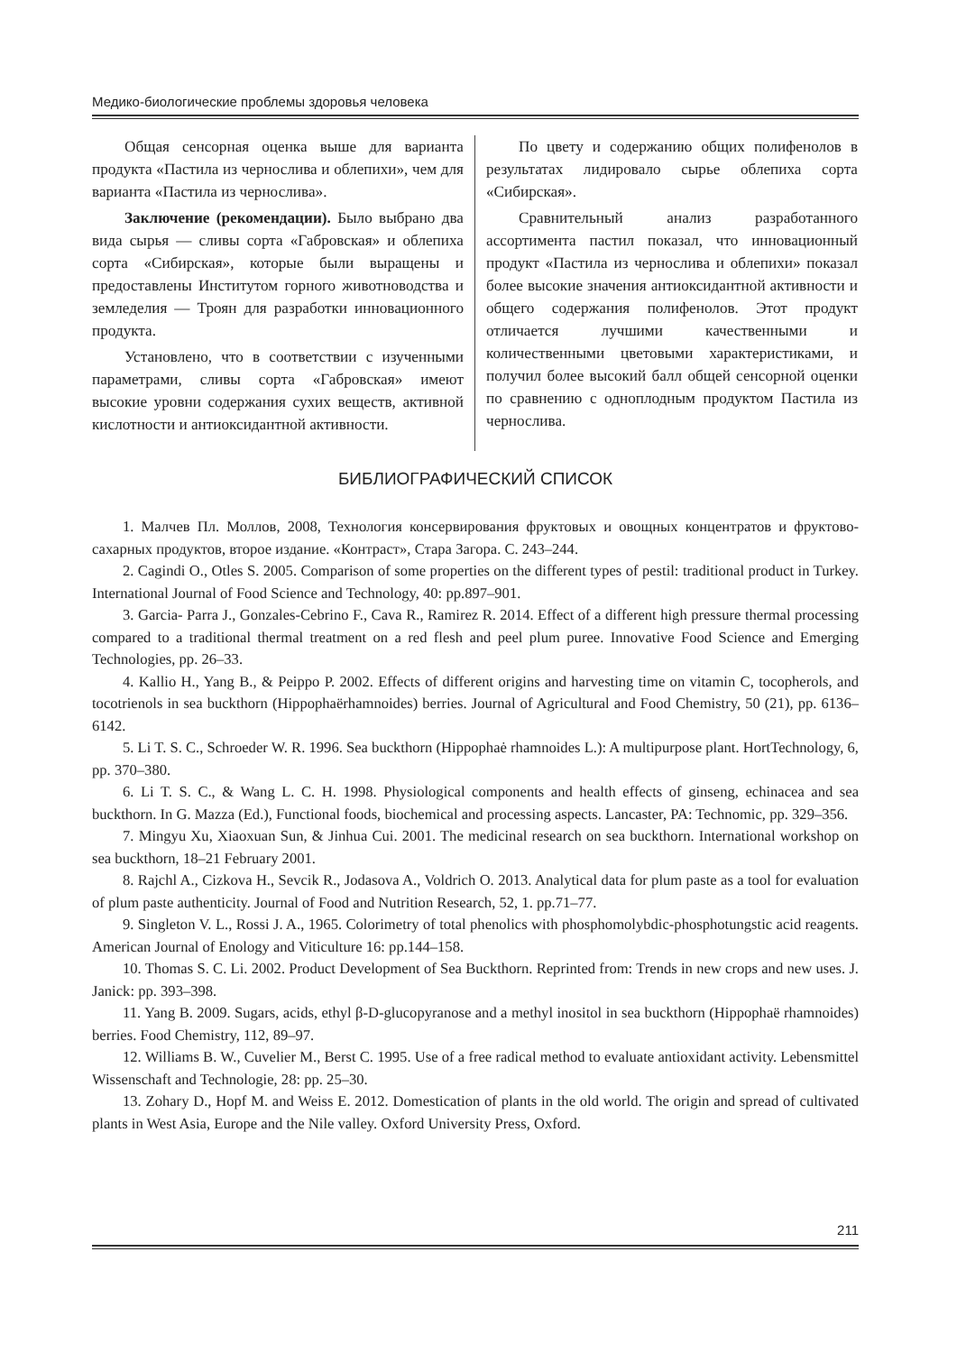Медико-биологические проблемы здоровья человека
Общая сенсорная оценка выше для варианта продукта «Пастила из чернослива и облепихи», чем для варианта «Пастила из чернослива».
Заключение (рекомендации). Было выбрано два вида сырья — сливы сорта «Габровская» и облепиха сорта «Сибирская», которые были выращены и предоставлены Институтом горного животноводства и земледелия — Троян для разработки инновационного продукта.
Установлено, что в соответствии с изученными параметрами, сливы сорта «Габровская» имеют высокие уровни содержания сухих веществ, активной кислотности и антиоксидантной активности.
По цвету и содержанию общих полифенолов в результатах лидировало сырье облепиха сорта «Сибирская».
Сравнительный анализ разработанного ассортимента пастил показал, что инновационный продукт «Пастила из чернослива и облепихи» показал более высокие значения антиоксидантной активности и общего содержания полифенолов. Этот продукт отличается лучшими качественными и количественными цветовыми характеристиками, и получил более высокий балл общей сенсорной оценки по сравнению с одноплодным продуктом Пастила из чернослива.
БИБЛИОГРАФИЧЕСКИЙ СПИСОК
1. Малчев Пл. Моллов, 2008, Технология консервирования фруктовых и овощных концентратов и фруктово-сахарных продуктов, второе издание. «Контраст», Стара Загора. С. 243–244.
2. Cagindi O., Otles S. 2005. Comparison of some properties on the different types of pestil: traditional product in Turkey. International Journal of Food Science and Technology, 40: pp.897–901.
3. Garcia- Parra J., Gonzales-Cebrino F., Cava R., Ramirez R. 2014. Effect of a different high pressure thermal processing compared to a traditional thermal treatment on a red flesh and peel plum puree. Innovative Food Science and Emerging Technologies, pp. 26–33.
4. Kallio H., Yang B., & Peippo P. 2002. Effects of different origins and harvesting time on vitamin C, tocopherols, and tocotrienols in sea buckthorn (Hippophaërhamnoides) berries. Journal of Agricultural and Food Chemistry, 50 (21), pp. 6136–6142.
5. Li T. S. C., Schroeder W. R. 1996. Sea buckthorn (Hippophaė rhamnoides L.): A multipurpose plant. HortTechnology, 6, pp. 370–380.
6. Li T. S. C., & Wang L. C. H. 1998. Physiological components and health effects of ginseng, echinacea and sea buckthorn. In G. Mazza (Ed.), Functional foods, biochemical and processing aspects. Lancaster, PA: Technomic, pp. 329–356.
7. Mingyu Xu, Xiaoxuan Sun, & Jinhua Cui. 2001. The medicinal research on sea buckthorn. International workshop on sea buckthorn, 18–21 February 2001.
8. Rajchl A., Cizkova H., Sevcik R., Jodasova A., Voldrich O. 2013. Analytical data for plum paste as a tool for evaluation of plum paste authenticity. Journal of Food and Nutrition Research, 52, 1. pp.71–77.
9. Singleton V. L., Rossi J. A., 1965. Colorimetry of total phenolics with phosphomolybdic-phosphotungstic acid reagents. American Journal of Enology and Viticulture 16: pp.144–158.
10. Thomas S. C. Li. 2002. Product Development of Sea Buckthorn. Reprinted from: Trends in new crops and new uses. J. Janick: pp. 393–398.
11. Yang B. 2009. Sugars, acids, ethyl β-D-glucopyranose and a methyl inositol in sea buckthorn (Hippophaë rhamnoides) berries. Food Chemistry, 112, 89–97.
12. Williams B. W., Cuvelier M., Berst C. 1995. Use of a free radical method to evaluate antioxidant activity. Lebensmittel Wissenschaft and Technologie, 28: pp. 25–30.
13. Zohary D., Hopf M. and Weiss E. 2012. Domestication of plants in the old world. The origin and spread of cultivated plants in West Asia, Europe and the Nile valley. Oxford University Press, Oxford.
211